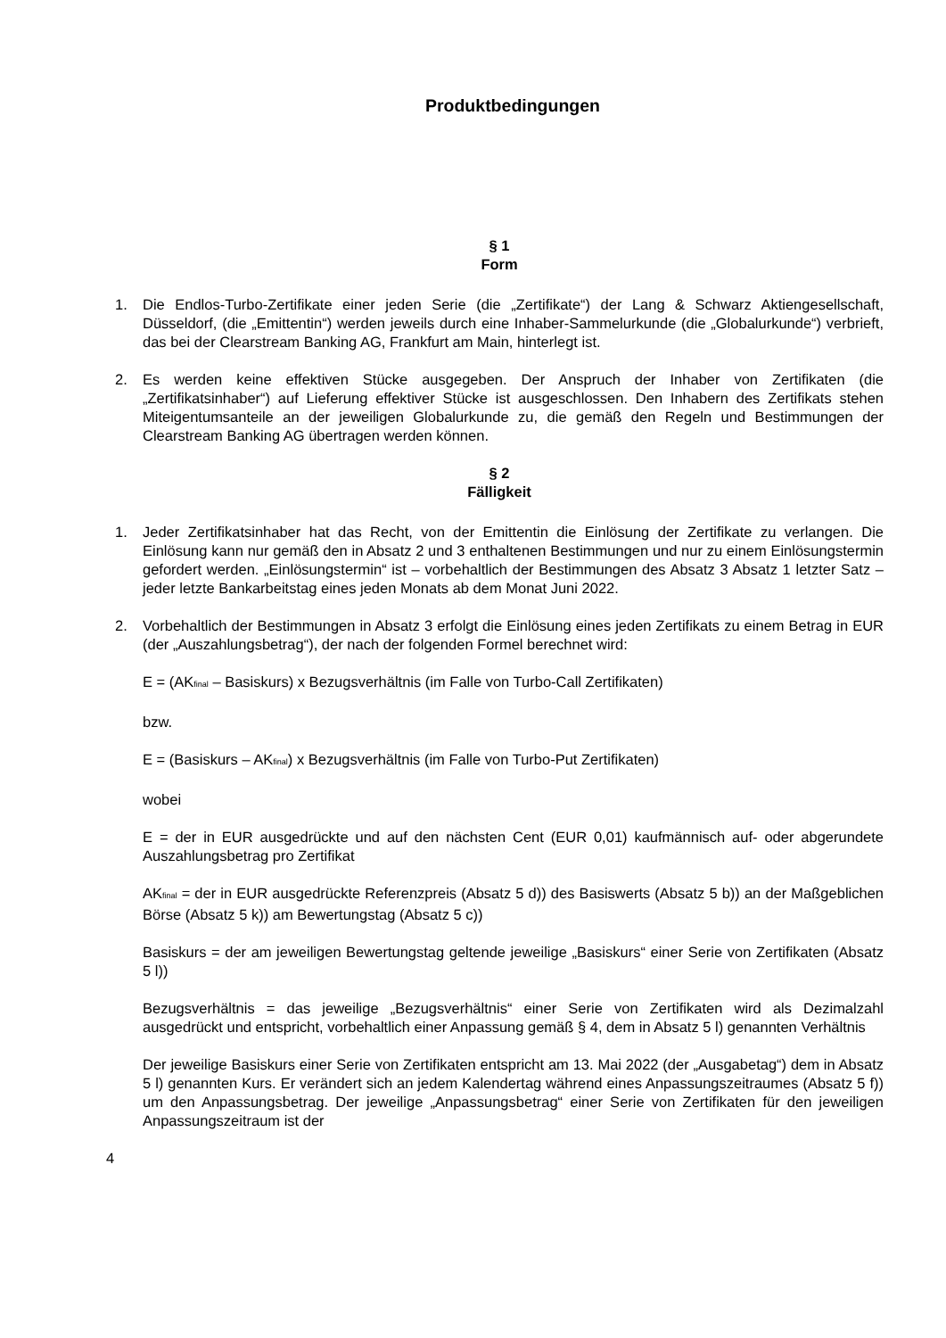Produktbedingungen
§ 1
Form
1. Die Endlos-Turbo-Zertifikate einer jeden Serie (die „Zertifikate“) der Lang & Schwarz Aktiengesellschaft, Düsseldorf, (die „Emittentin“) werden jeweils durch eine Inhaber-Sammelurkunde (die „Globalurkunde“) verbrieft, das bei der Clearstream Banking AG, Frankfurt am Main, hinterlegt ist.
2. Es werden keine effektiven Stücke ausgegeben. Der Anspruch der Inhaber von Zertifikaten (die „Zertifikatsinhaber“) auf Lieferung effektiver Stücke ist ausgeschlossen. Den Inhabern des Zertifikats stehen Miteigentumsanteile an der jeweiligen Globalurkunde zu, die gemäß den Regeln und Bestimmungen der Clearstream Banking AG übertragen werden können.
§ 2
Fälligkeit
1. Jeder Zertifikatsinhaber hat das Recht, von der Emittentin die Einlösung der Zertifikate zu verlangen. Die Einlösung kann nur gemäß den in Absatz 2 und 3 enthaltenen Bestimmungen und nur zu einem Einlösungstermin gefordert werden. „Einlösungstermin“ ist – vorbehaltlich der Bestimmungen des Absatz 3 Absatz 1 letzter Satz – jeder letzte Bankarbeitstag eines jeden Monats ab dem Monat Juni 2022.
2. Vorbehaltlich der Bestimmungen in Absatz 3 erfolgt die Einlösung eines jeden Zertifikats zu einem Betrag in EUR (der „Auszahlungsbetrag“), der nach der folgenden Formel berechnet wird:
E = (AK<sub>final</sub> – Basiskurs) x Bezugsverhältnis (im Falle von Turbo-Call Zertifikaten)
bzw.
E = (Basiskurs – AK<sub>final</sub>) x Bezugsverhältnis (im Falle von Turbo-Put Zertifikaten)
wobei
E = der in EUR ausgedrückte und auf den nächsten Cent (EUR 0,01) kaufmännisch auf- oder abgerundete Auszahlungsbetrag pro Zertifikat
AK<sub>final</sub> = der in EUR ausgedrückte Referenzpreis (Absatz 5 d)) des Basiswerts (Absatz 5 b)) an der Maßgeblichen Börse (Absatz 5 k)) am Bewertungstag (Absatz 5 c))
Basiskurs = der am jeweiligen Bewertungstag geltende jeweilige „Basiskurs“ einer Serie von Zertifikaten (Absatz 5 l))
Bezugsverhältnis = das jeweilige „Bezugsverhältnis“ einer Serie von Zertifikaten wird als Dezimalzahl ausgedrückt und entspricht, vorbehaltlich einer Anpassung gemäß § 4, dem in Absatz 5 l) genannten Verhältnis
Der jeweilige Basiskurs einer Serie von Zertifikaten entspricht am 13. Mai 2022 (der „Ausgabetag“) dem in Absatz 5 l) genannten Kurs. Er verändert sich an jedem Kalendertag während eines Anpassungszeitraumes (Absatz 5 f)) um den Anpassungsbetrag. Der jeweilige „Anpassungsbetrag“ einer Serie von Zertifikaten für den jeweiligen Anpassungszeitraum ist der
4